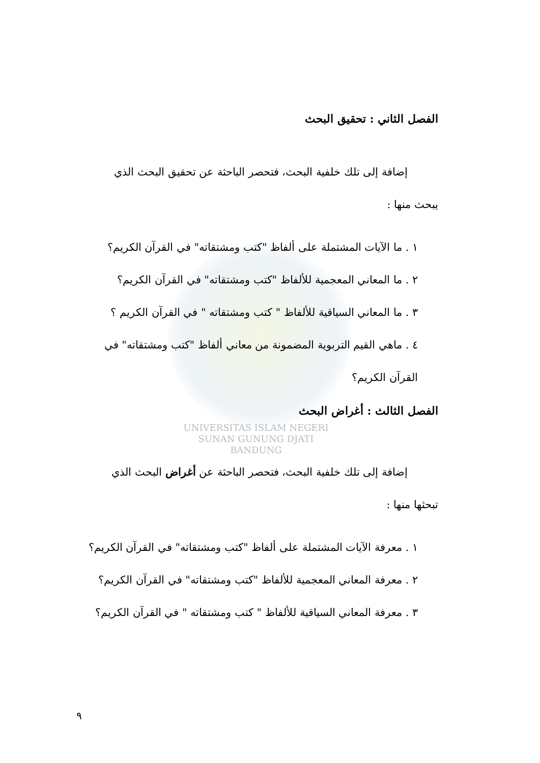الفصل الثاني : تحقيق البحث
إضافة إلى تلك خلفية البحث، فتحصر الباحثة عن تحقيق البحث الذي
يبحث منها :
١ . ما الآيات المشتملة على ألفاظ "كتب ومشتقاته" في القرآن الكريم؟
٢ . ما المعاني المعجمية للألفاظ "كتب ومشتقاته" في القرآن الكريم؟
٣ . ما المعاني السياقية للألفاظ " كتب ومشتقاته " في القرآن الكريم ؟
٤ . ماهي القيم التربوية المضمونة من معاني ألفاظ "كتب ومشتقاته" في القرآن الكريم؟
الفصل الثالث : أغراض البحث
UNIVERSITAS ISLAM NEGERI
SUNAN GUNUNG DJATI
BANDUNG
إضافة إلى تلك خلفية البحث، فتحصر الباحثة عن أغراض البحث الذي
تبحثها منها :
١ . معرفة الآيات المشتملة على ألفاظ "كتب ومشتقاته" في القرآن الكريم؟
٢ . معرفة المعاني المعجمية للألفاظ "كتب ومشتقاته" في القرآن الكريم؟
٣ . معرفة المعاني السياقية للألفاظ " كتب ومشتقاته " في القرآن الكريم؟
٩